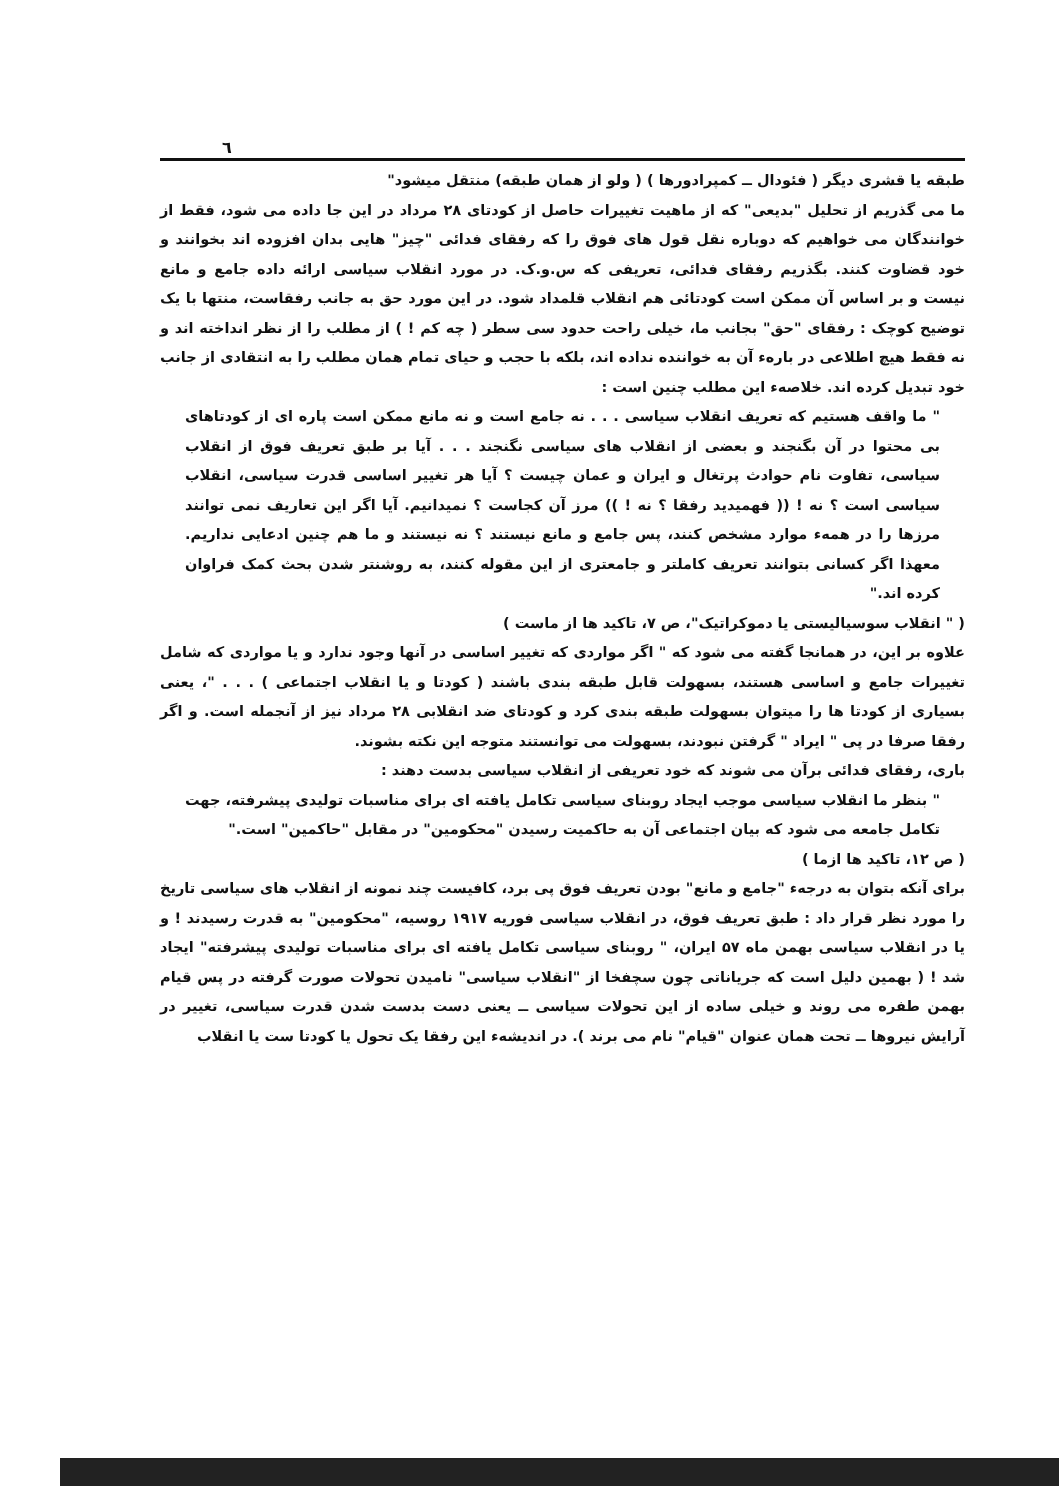٦
طبقه یا قشری دیگر ( فئودال ــ کمپرادورها ) ( ولو از همان طبقه) منتقل میشود"
ما می گذریم از تحلیل "بدیعی" که از ماهیت تغییرات حاصل از کودتای ۲۸ مرداد در این جا داده می شود، فقط از خوانندگان می خواهیم که دوباره نقل قول های فوق را که رفقای فدائی "چیز" هایی بدان افزوده اند بخوانند و خود قضاوت کنند. بگذریم رفقای فدائی، تعریفی که س.و.ک. در مورد انقلاب سیاسی ارائه داده جامع و مانع نیست و بر اساس آن ممکن است کودتائی هم انقلاب قلمداد شود. در این مورد حق به جانب رفقاست، منتها با یک توضیح کوچک : رفقای "حق" بجانب ما، خیلی راحت حدود سی سطر ( چه کم ! ) از مطلب را از نظر انداخته اند و نه فقط هیچ اطلاعی در بارهء آن به خواننده نداده اند، بلکه با حجب و حیای تمام همان مطلب را به انتقادی از جانب خود تبدیل کرده اند. خلاصهء این مطلب چنین است :
" ما واقف هستیم که تعریف انقلاب سیاسی . . . نه جامع است و نه مانع ممکن است پاره ای از کودتاهای بی محتوا در آن بگنجند و بعضی از انقلاب های سیاسی نگنجند . . . آیا بر طبق تعریف فوق از انقلاب سیاسی، تفاوت نام حوادث پرتغال و ایران و عمان چیست ؟ آیا هر تغییر اساسی قدرت سیاسی، انقلاب سیاسی است ؟ نه ! (( فهمیدید رفقا ؟ نه ! )) مرز آن کجاست ؟ نمیدانیم. آیا اگر این تعاریف نمی توانند مرزها را در همهء موارد مشخص کنند، پس جامع و مانع نیستند ؟ نه نیستند و ما هم چنین ادعایی نداریم. معهذا اگر کسانی بتوانند تعریف کاملتر و جامعتری از این مقوله کنند، به روشنتر شدن بحث کمک فراوان کرده اند."
( " انقلاب سوسیالیستی یا دموکراتیک"، ص ۷، تاکید ها از ماست )
علاوه بر این، در همانجا گفته می شود که " اگر مواردی که تغییر اساسی در آنها وجود ندارد و یا مواردی که شامل تغییرات جامع و اساسی هستند، بسهولت قابل طبقه بندی باشند ( کودتا و یا انقلاب اجتماعی ) . . . "، یعنی بسیاری از کودتا ها را میتوان بسهولت طبقه بندی کرد و کودتای ضد انقلابی ۲۸ مرداد نیز از آنجمله است. و اگر رفقا صرفا در پی " ایراد " گرفتن نبودند، بسهولت می توانستند متوجه این نکته بشوند.
باری، رفقای فدائی برآن می شوند که خود تعریفی از انقلاب سیاسی بدست دهند :
" بنظر ما انقلاب سیاسی موجب ایجاد روبنای سیاسی تکامل یافته ای برای مناسبات تولیدی پیشرفته، جهت تکامل جامعه می شود که بیان اجتماعی آن به حاکمیت رسیدن "محکومین" در مقابل "حاکمین" است."
( ص ۱۲، تاکید ها ازما )
برای آنکه بتوان به درجهء "جامع و مانع" بودن تعریف فوق پی برد، کافیست چند نمونه از انقلاب های سیاسی تاریخ را مورد نظر قرار داد : طبق تعریف فوق، در انقلاب سیاسی فوریه ۱۹۱۷ روسیه، "محکومین" به قدرت رسیدند ! و یا در انقلاب سیاسی بهمن ماه ۵۷ ایران، " روبنای سیاسی تکامل یافته ای برای مناسبات تولیدی پیشرفته" ایجاد شد ! ( بهمین دلیل است که جریاناتی چون سچفخا از "انقلاب سیاسی" نامیدن تحولات صورت گرفته در پس قیام بهمن طفره می روند و خیلی ساده از این تحولات سیاسی ــ یعنی دست بدست شدن قدرت سیاسی، تغییر در آرایش نیروها ــ تحت همان عنوان "قیام" نام می برند ). در اندیشهء این رفقا یک تحول یا کودتا ست یا انقلاب